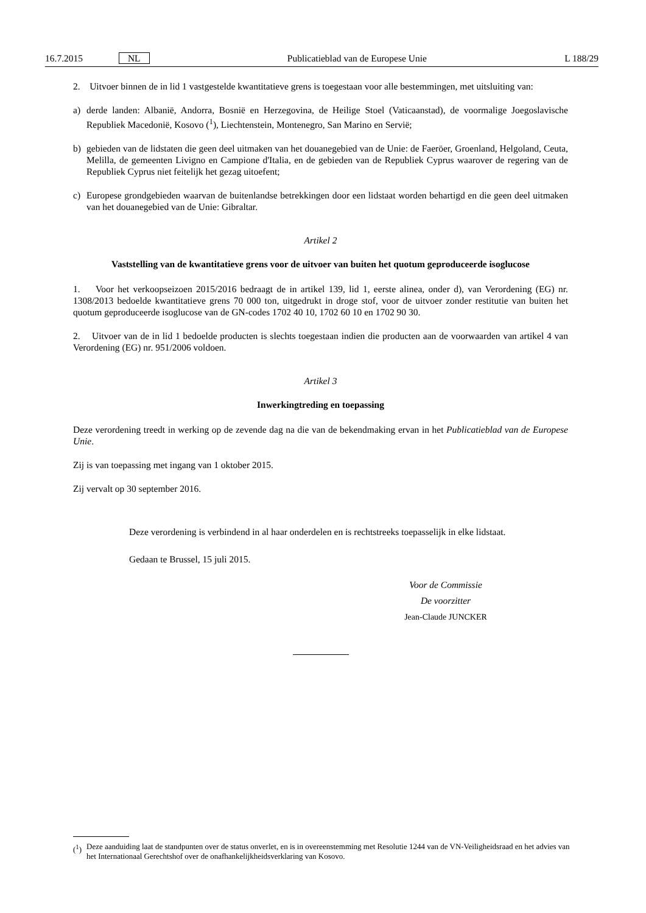16.7.2015 NL Publicatieblad van de Europese Unie L 188/29
2. Uitvoer binnen de in lid 1 vastgestelde kwantitatieve grens is toegestaan voor alle bestemmingen, met uitsluiting van:
a) derde landen: Albanië, Andorra, Bosnië en Herzegovina, de Heilige Stoel (Vaticaanstad), de voormalige Joegoslavische Republiek Macedonië, Kosovo (<sup>1</sup>), Liechtenstein, Montenegro, San Marino en Servië;
b) gebieden van de lidstaten die geen deel uitmaken van het douanegebied van de Unie: de Faeröer, Groenland, Helgoland, Ceuta, Melilla, de gemeenten Livigno en Campione d'Italia, en de gebieden van de Republiek Cyprus waarover de regering van de Republiek Cyprus niet feitelijk het gezag uitoefent;
c) Europese grondgebieden waarvan de buitenlandse betrekkingen door een lidstaat worden behartigd en die geen deel uitmaken van het douanegebied van de Unie: Gibraltar.
Artikel 2
Vaststelling van de kwantitatieve grens voor de uitvoer van buiten het quotum geproduceerde isoglucose
1. Voor het verkoopseizoen 2015/2016 bedraagt de in artikel 139, lid 1, eerste alinea, onder d), van Verordening (EG) nr. 1308/2013 bedoelde kwantitatieve grens 70 000 ton, uitgedrukt in droge stof, voor de uitvoer zonder restitutie van buiten het quotum geproduceerde isoglucose van de GN-codes 1702 40 10, 1702 60 10 en 1702 90 30.
2. Uitvoer van de in lid 1 bedoelde producten is slechts toegestaan indien die producten aan de voorwaarden van artikel 4 van Verordening (EG) nr. 951/2006 voldoen.
Artikel 3
Inwerkingtreding en toepassing
Deze verordening treedt in werking op de zevende dag na die van de bekendmaking ervan in het Publicatieblad van de Europese Unie.
Zij is van toepassing met ingang van 1 oktober 2015.
Zij vervalt op 30 september 2016.
Deze verordening is verbindend in al haar onderdelen en is rechtstreeks toepasselijk in elke lidstaat.
Gedaan te Brussel, 15 juli 2015.
Voor de Commissie
De voorzitter
Jean-Claude JUNCKER
(<sup>1</sup>) Deze aanduiding laat de standpunten over de status onverlet, en is in overeenstemming met Resolutie 1244 van de VN-Veiligheidsraad en het advies van het Internationaal Gerechtshof over de onafhankelijkheidsverklaring van Kosovo.